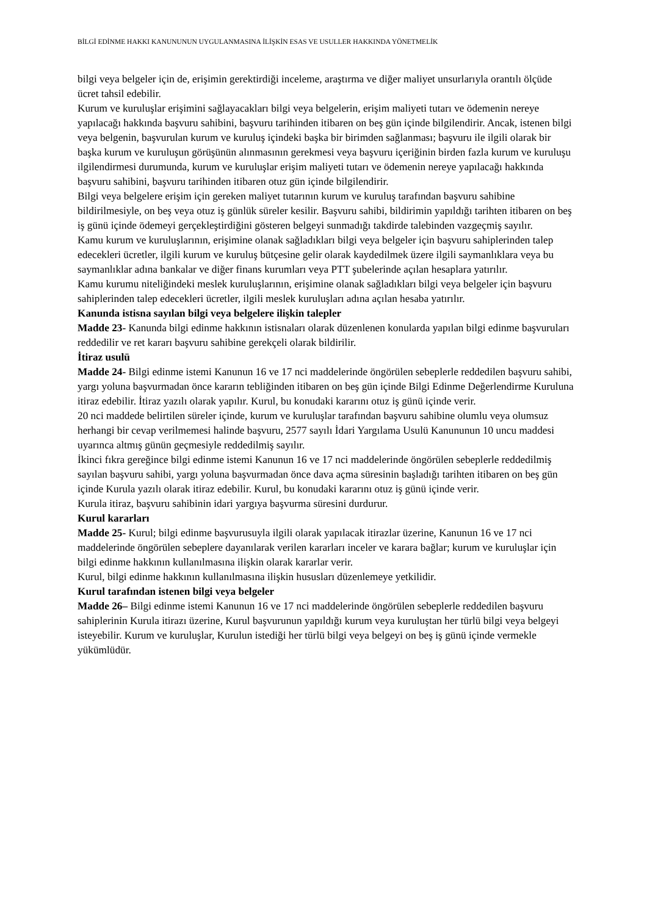BİLGİ EDİNME HAKKI KANUNUNUN UYGULANMASINA İLİŞKİN ESAS VE USULLER HAKKINDA YÖNETMELİK
bilgi veya belgeler için de, erişimin gerektirdiği inceleme, araştırma ve diğer maliyet unsurlarıyla orantılı ölçüde ücret tahsil edebilir.
Kurum ve kuruluşlar erişimini sağlayacakları bilgi veya belgelerin, erişim maliyeti tutarı ve ödemenin nereye yapılacağı hakkında başvuru sahibini, başvuru tarihinden itibaren on beş gün içinde bilgilendirir. Ancak, istenen bilgi veya belgenin, başvurulan kurum ve kuruluş içindeki başka bir birimden sağlanması; başvuru ile ilgili olarak bir başka kurum ve kuruluşun görüşünün alınmasının gerekmesi veya başvuru içeriğinin birden fazla kurum ve kuruluşu ilgilendirmesi durumunda, kurum ve kuruluşlar erişim maliyeti tutarı ve ödemenin nereye yapılacağı hakkında başvuru sahibini, başvuru tarihinden itibaren otuz gün içinde bilgilendirir.
Bilgi veya belgelere erişim için gereken maliyet tutarının kurum ve kuruluş tarafından başvuru sahibine bildirilmesiyle, on beş veya otuz iş günlük süreler kesilir. Başvuru sahibi, bildirimin yapıldığı tarihten itibaren on beş iş günü içinde ödemeyi gerçekleştirdiğini gösteren belgeyi sunmadığı takdirde talebinden vazgeçmiş sayılır.
Kamu kurum ve kuruluşlarının, erişimine olanak sağladıkları bilgi veya belgeler için başvuru sahiplerinden talep edecekleri ücretler, ilgili kurum ve kuruluş bütçesine gelir olarak kaydedilmek üzere ilgili saymanlıklara veya bu saymanlıklar adına bankalar ve diğer finans kurumları veya PTT şubelerinde açılan hesaplara yatırılır.
Kamu kurumu niteliğindeki meslek kuruluşlarının, erişimine olanak sağladıkları bilgi veya belgeler için başvuru sahiplerinden talep edecekleri ücretler, ilgili meslek kuruluşları adına açılan hesaba yatırılır.
Kanunda istisna sayılan bilgi veya belgelere ilişkin talepler
Madde 23- Kanunda bilgi edinme hakkının istisnaları olarak düzenlenen konularda yapılan bilgi edinme başvuruları reddedilir ve ret kararı başvuru sahibine gerekçeli olarak bildirilir.
İtiraz usulü
Madde 24- Bilgi edinme istemi Kanunun 16 ve 17 nci maddelerinde öngörülen sebeplerle reddedilen başvuru sahibi, yargı yoluna başvurmadan önce kararın tebliğinden itibaren on beş gün içinde Bilgi Edinme Değerlendirme Kuruluna itiraz edebilir. İtiraz yazılı olarak yapılır. Kurul, bu konudaki kararını otuz iş günü içinde verir.
20 nci maddede belirtilen süreler içinde, kurum ve kuruluşlar tarafından başvuru sahibine olumlu veya olumsuz herhangi bir cevap verilmemesi halinde başvuru, 2577 sayılı İdari Yargılama Usulü Kanununun 10 uncu maddesi uyarınca altmış günün geçmesiyle reddedilmiş sayılır.
İkinci fıkra gereğince bilgi edinme istemi Kanunun 16 ve 17 nci maddelerinde öngörülen sebeplerle reddedilmiş sayılan başvuru sahibi, yargı yoluna başvurmadan önce dava açma süresinin başladığı tarihten itibaren on beş gün içinde Kurula yazılı olarak itiraz edebilir. Kurul, bu konudaki kararını otuz iş günü içinde verir.
Kurula itiraz, başvuru sahibinin idari yargıya başvurma süresini durdurur.
Kurul kararları
Madde 25- Kurul; bilgi edinme başvurusuyla ilgili olarak yapılacak itirazlar üzerine, Kanunun 16 ve 17 nci maddelerinde öngörülen sebeplere dayanılarak verilen kararları inceler ve karara bağlar; kurum ve kuruluşlar için bilgi edinme hakkının kullanılmasına ilişkin olarak kararlar verir.
Kurul, bilgi edinme hakkının kullanılmasına ilişkin hususları düzenlemeye yetkilidir.
Kurul tarafından istenen bilgi veya belgeler
Madde 26– Bilgi edinme istemi Kanunun 16 ve 17 nci maddelerinde öngörülen sebeplerle reddedilen başvuru sahiplerinin Kurula itirazı üzerine, Kurul başvurunun yapıldığı kurum veya kuruluştan her türlü bilgi veya belgeyi isteyebilir. Kurum ve kuruluşlar, Kurulun istediği her türlü bilgi veya belgeyi on beş iş günü içinde vermekle yükümlüdür.